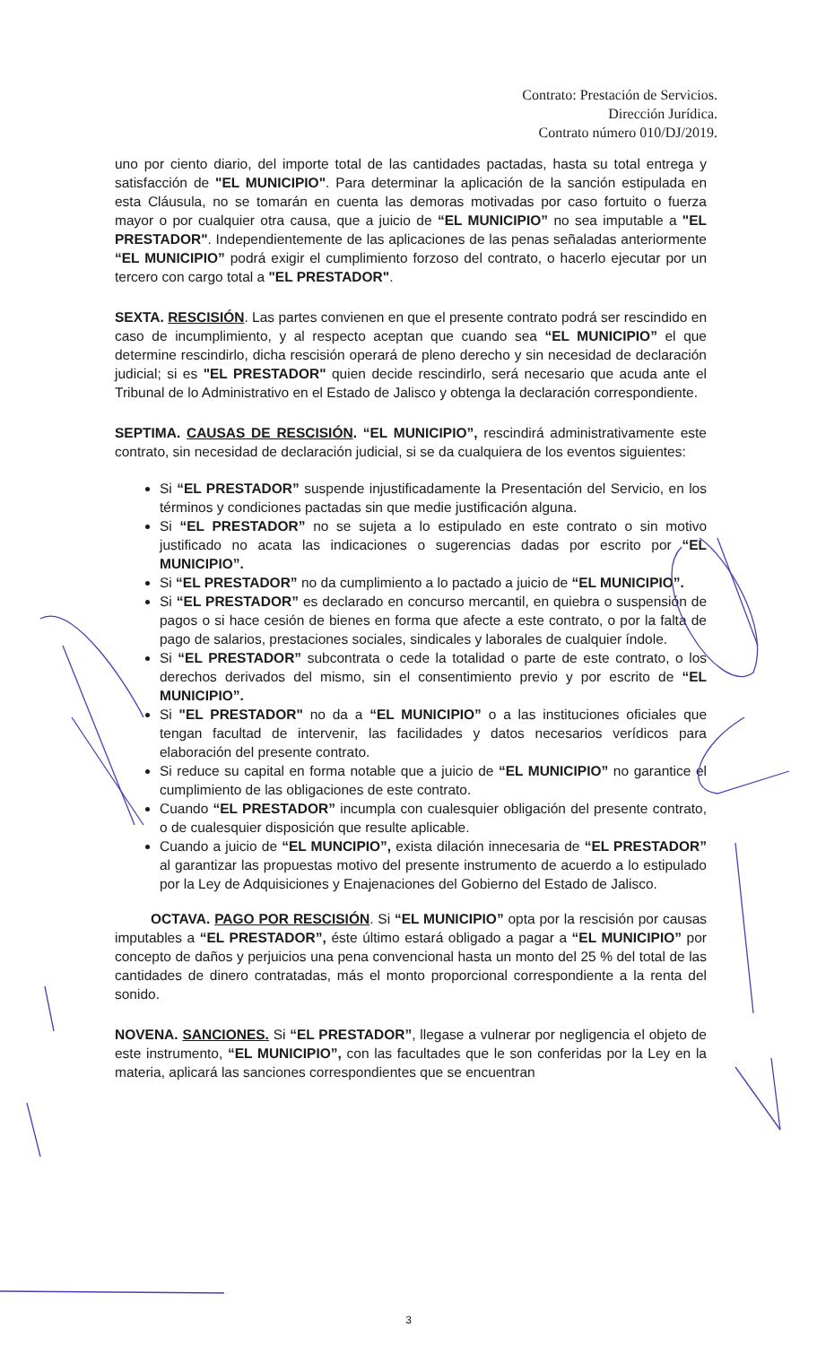Contrato: Prestación de Servicios.
Dirección Jurídica.
Contrato número 010/DJ/2019.
uno por ciento diario, del importe total de las cantidades pactadas, hasta su total entrega y satisfacción de "EL MUNICIPIO". Para determinar la aplicación de la sanción estipulada en esta Cláusula, no se tomarán en cuenta las demoras motivadas por caso fortuito o fuerza mayor o por cualquier otra causa, que a juicio de “EL MUNICIPIO” no sea imputable a "EL PRESTADOR". Independientemente de las aplicaciones de las penas señaladas anteriormente “EL MUNICIPIO” podrá exigir el cumplimiento forzoso del contrato, o hacerlo ejecutar por un tercero con cargo total a "EL PRESTADOR".
SEXTA. RESCISIÓN. Las partes convienen en que el presente contrato podrá ser rescindido en caso de incumplimiento, y al respecto aceptan que cuando sea “EL MUNICIPIO” el que determine rescindirlo, dicha rescisión operará de pleno derecho y sin necesidad de declaración judicial; si es "EL PRESTADOR" quien decide rescindirlo, será necesario que acuda ante el Tribunal de lo Administrativo en el Estado de Jalisco y obtenga la declaración correspondiente.
SEPTIMA. CAUSAS DE RESCISIÓN. “EL MUNICIPIO”, rescindirá administrativamente este contrato, sin necesidad de declaración judicial, si se da cualquiera de los eventos siguientes:
Si “EL PRESTADOR” suspende injustificadamente la Presentación del Servicio, en los términos y condiciones pactadas sin que medie justificación alguna.
Si “EL PRESTADOR” no se sujeta a lo estipulado en este contrato o sin motivo justificado no acata las indicaciones o sugerencias dadas por escrito por “EL MUNICIPIO”.
Si “EL PRESTADOR” no da cumplimiento a lo pactado a juicio de “EL MUNICIPIO”.
Si “EL PRESTADOR” es declarado en concurso mercantil, en quiebra o suspensión de pagos o si hace cesión de bienes en forma que afecte a este contrato, o por la falta de pago de salarios, prestaciones sociales, sindicales y laborales de cualquier índole.
Si “EL PRESTADOR” subcontrata o cede la totalidad o parte de este contrato, o los derechos derivados del mismo, sin el consentimiento previo y por escrito de “EL MUNICIPIO”.
Si "EL PRESTADOR" no da a “EL MUNICIPIO” o a las instituciones oficiales que tengan facultad de intervenir, las facilidades y datos necesarios verídicos para elaboración del presente contrato.
Si reduce su capital en forma notable que a juicio de “EL MUNICIPIO” no garantice el cumplimiento de las obligaciones de este contrato.
Cuando “EL PRESTADOR” incumpla con cualesquier obligación del presente contrato, o de cualesquier disposición que resulte aplicable.
Cuando a juicio de “EL MUNCIPIO”, exista dilación innecesaria de “EL PRESTADOR” al garantizar las propuestas motivo del presente instrumento de acuerdo a lo estipulado por la Ley de Adquisiciones y Enajenaciones del Gobierno del Estado de Jalisco.
OCTAVA. PAGO POR RESCISIÓN. Si “EL MUNICIPIO” opta por la rescisión por causas imputables a “EL PRESTADOR”, éste último estará obligado a pagar a “EL MUNICIPIO” por concepto de daños y perjuicios una pena convencional hasta un monto del 25 % del total de las cantidades de dinero contratadas, más el monto proporcional correspondiente a la renta del sonido.
NOVENA. SANCIONES. Si “EL PRESTADOR”, llegase a vulnerar por negligencia el objeto de este instrumento, “EL MUNICIPIO”, con las facultades que le son conferidas por la Ley en la materia, aplicará las sanciones correspondientes que se encuentran
3